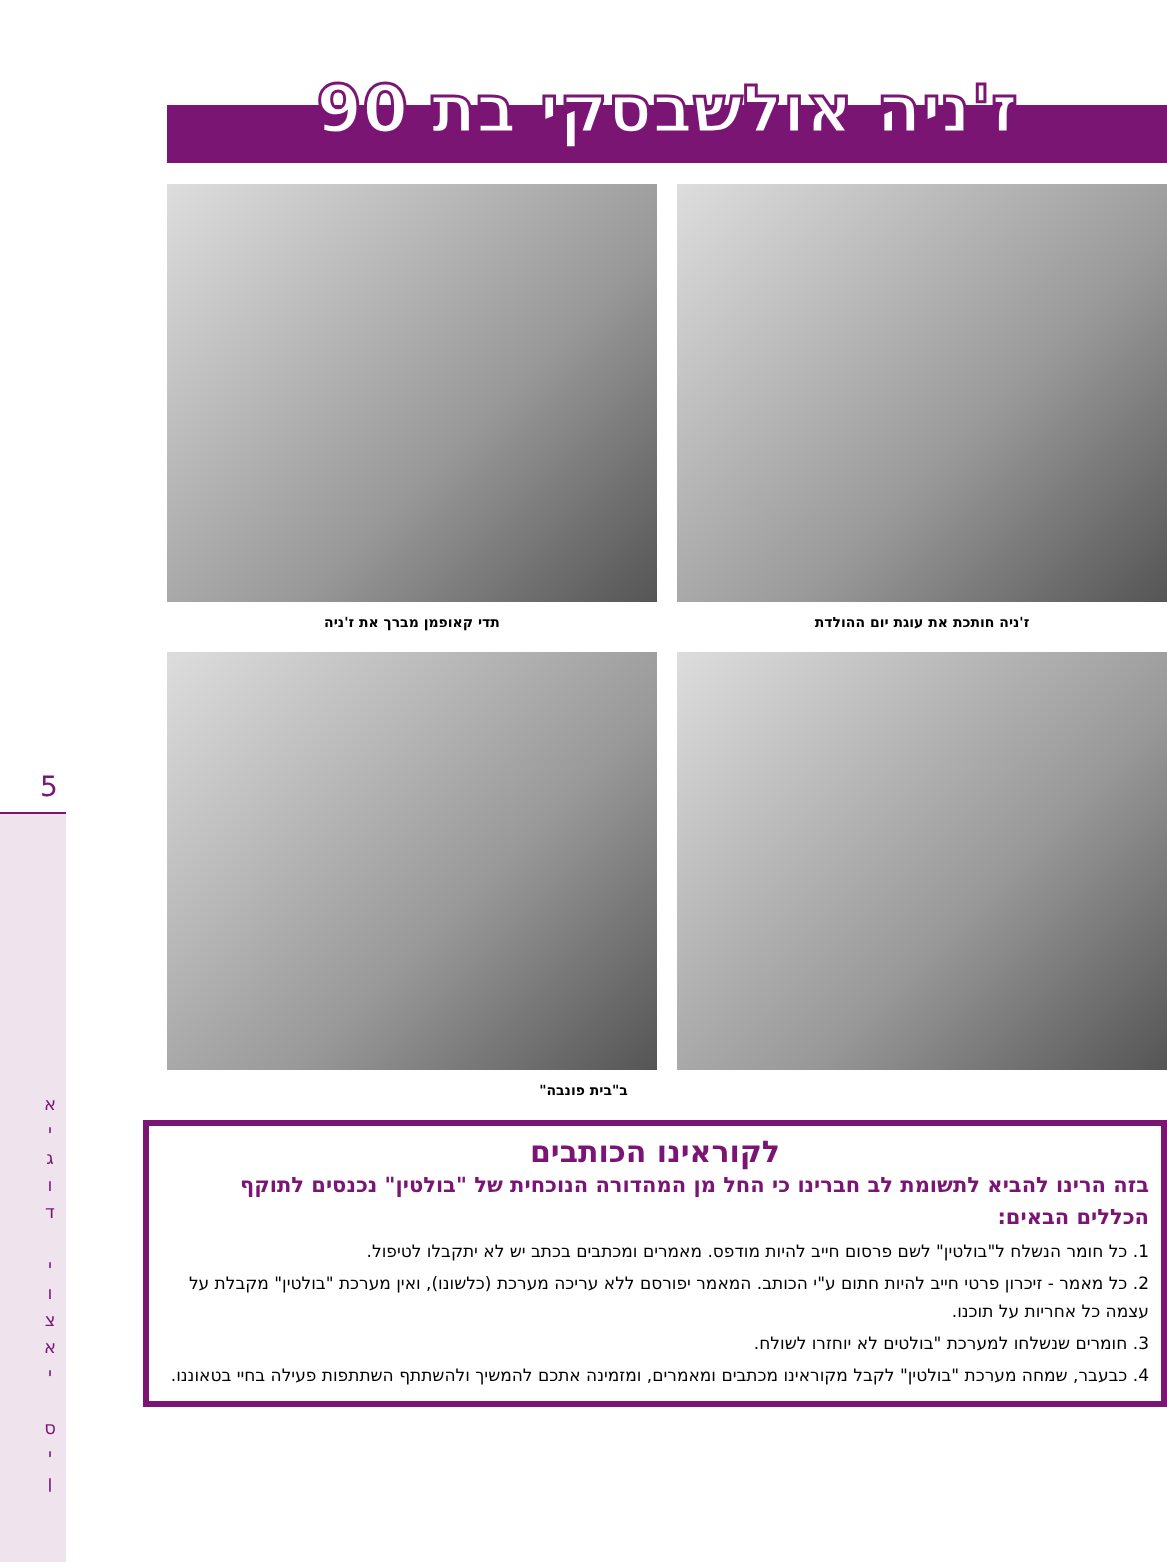5
א
י
ג
ו
ד
י
ו
צ
א
י
ס
י
ן
ז'ניה אולשבסקי בת 90
ז'ניה חותכת את עוגת יום ההולדת
תדי קאופמן מברך את ז'ניה
ב"בית פונבה"
לקוראינו הכותבים
בזה הרינו להביא לתשומת לב חברינו כי החל מן המהדורה הנוכחית של "בולטין" נכנסים לתוקף הכללים הבאים:
1. כל חומר הנשלח ל"בולטין" לשם פרסום חייב להיות מודפס. מאמרים ומכתבים בכתב יש לא יתקבלו לטיפול.
2. כל מאמר - זיכרון פרטי חייב להיות חתום ע"י הכותב. המאמר יפורסם ללא עריכה מערכת (כלשונו), ואין מערכת "בולטין" מקבלת על עצמה כל אחריות על תוכנו.
3. חומרים שנשלחו למערכת "בולטים לא יוחזרו לשולח.
4. כבעבר, שמחה מערכת "בולטין" לקבל מקוראינו מכתבים ומאמרים, ומזמינה אתכם להמשיך ולהשתתף השתתפות פעילה בחיי בטאוננו.